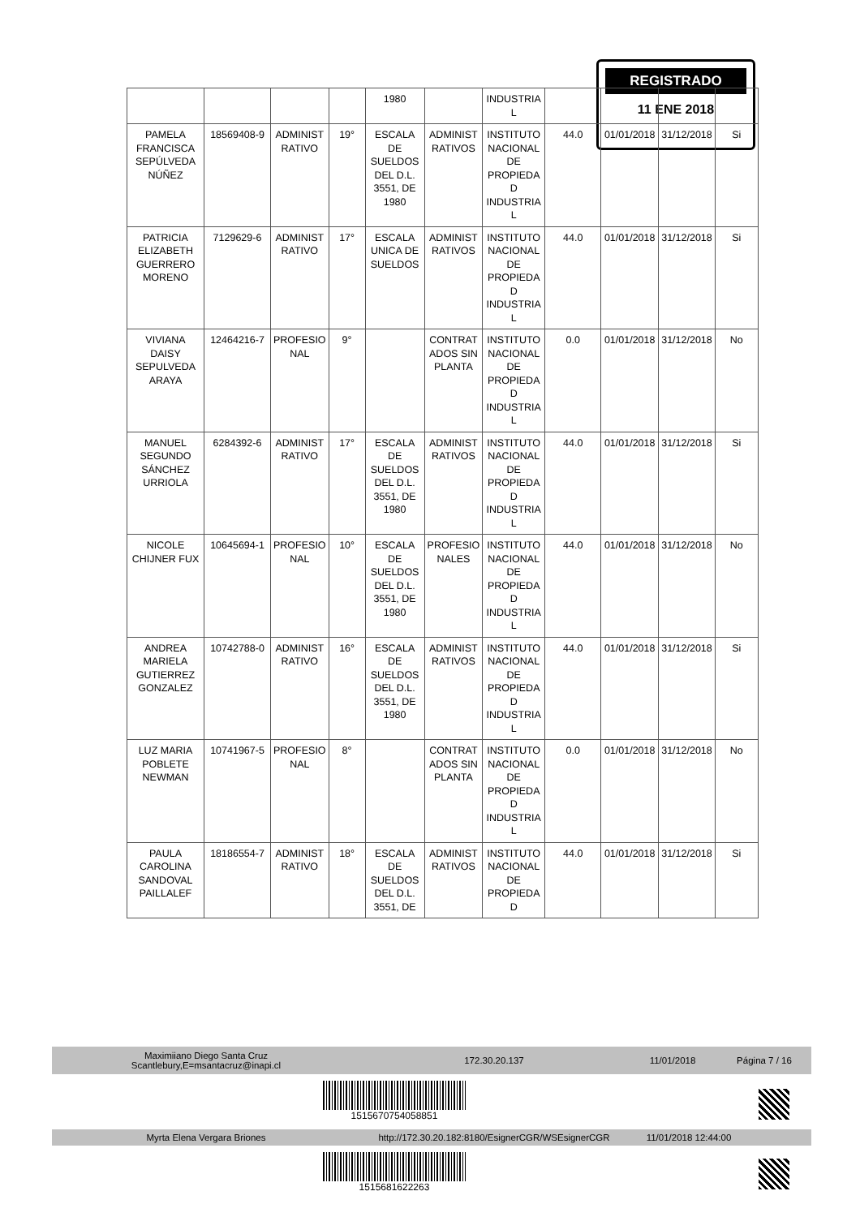REGISTRADO
11 ENE 2018
| | | | | 1980 | | INDUSTRIA L | | | | |
| PAMELA FRANCISCA SEPÚLVEDA NÚÑEZ | 18569408-9 | ADMINIST RATIVO | 19° | ESCALA DE SUELDOS DEL D.L. 3551, DE 1980 | ADMINIST RATIVOS | INSTITUTO NACIONAL DE PROPIEDA D INDUSTRIA L | 44.0 | 01/01/2018 | 31/12/2018 | Si |
| PATRICIA ELIZABETH GUERRERO MORENO | 7129629-6 | ADMINIST RATIVO | 17° | ESCALA UNICA DE SUELDOS | ADMINIST RATIVOS | INSTITUTO NACIONAL DE PROPIEDA D INDUSTRIA L | 44.0 | 01/01/2018 | 31/12/2018 | Si |
| VIVIANA DAISY SEPULVEDA ARAYA | 12464216-7 | PROFESIO NAL | 9° | | CONTRAT ADOS SIN PLANTA | INSTITUTO NACIONAL DE PROPIEDA D INDUSTRIA L | 0.0 | 01/01/2018 | 31/12/2018 | No |
| MANUEL SEGUNDO SÁNCHEZ URRIOLA | 6284392-6 | ADMINIST RATIVO | 17° | ESCALA DE SUELDOS DEL D.L. 3551, DE 1980 | ADMINIST RATIVOS | INSTITUTO NACIONAL DE PROPIEDA D INDUSTRIA L | 44.0 | 01/01/2018 | 31/12/2018 | Si |
| NICOLE CHIJNER FUX | 10645694-1 | PROFESIO NAL | 10° | ESCALA DE SUELDOS DEL D.L. 3551, DE 1980 | PROFESIO NALES | INSTITUTO NACIONAL DE PROPIEDA D INDUSTRIA L | 44.0 | 01/01/2018 | 31/12/2018 | No |
| ANDREA MARIELA GUTIERREZ GONZALEZ | 10742788-0 | ADMINIST RATIVO | 16° | ESCALA DE SUELDOS DEL D.L. 3551, DE 1980 | ADMINIST RATIVOS | INSTITUTO NACIONAL DE PROPIEDA D INDUSTRIA L | 44.0 | 01/01/2018 | 31/12/2018 | Si |
| LUZ MARIA POBLETE NEWMAN | 10741967-5 | PROFESIO NAL | 8° | | CONTRAT ADOS SIN PLANTA | INSTITUTO NACIONAL DE PROPIEDA D INDUSTRIA L | 0.0 | 01/01/2018 | 31/12/2018 | No |
| PAULA CAROLINA SANDOVAL PAILLALEF | 18186554-7 | ADMINIST RATIVO | 18° | ESCALA DE SUELDOS DEL D.L. 3551, DE | ADMINIST RATIVOS | INSTITUTO NACIONAL DE PROPIEDA D | 44.0 | 01/01/2018 | 31/12/2018 | Si |
Maximiiano Diego Santa Cruz
Scantlebury,E=msantacruz@inapi.cl
172.30.20.137 11/01/2018 Página 7 / 16
1515670754058851
Myrta Elena Vergara Briones
http://172.30.20.182:8180/EsignerCGR/WSEsignerCGR
11/01/2018 12:44:00
1515681622263